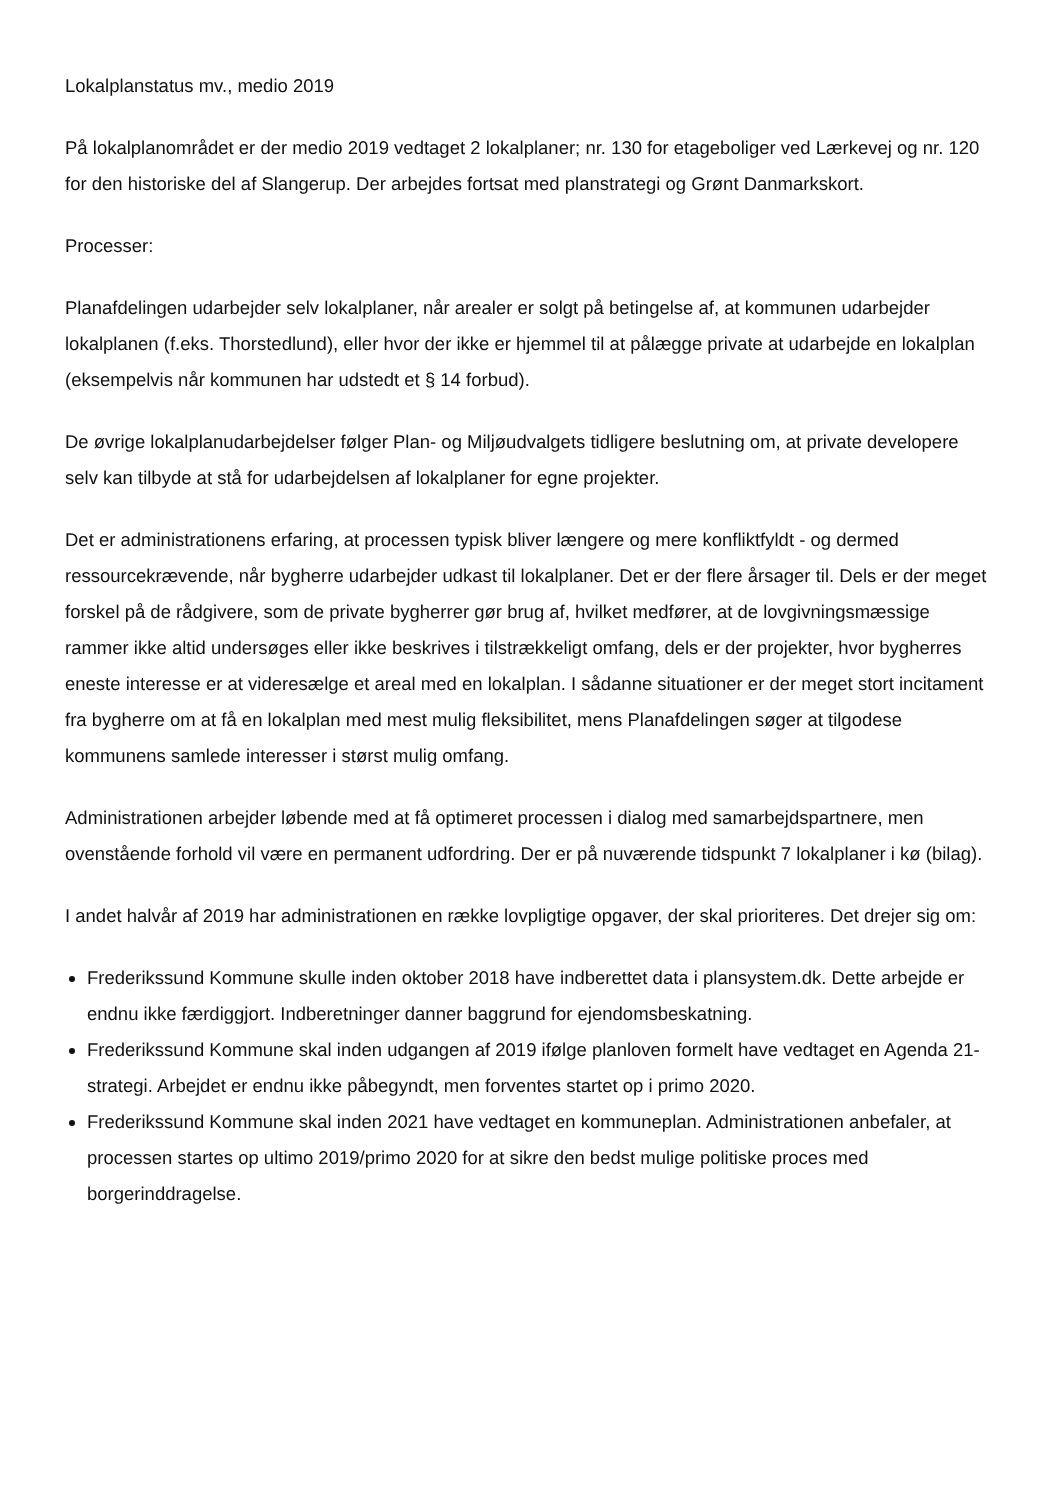Lokalplanstatus mv., medio 2019
På lokalplanområdet er der medio 2019 vedtaget 2 lokalplaner; nr. 130 for etageboliger ved Lærkevej og nr. 120 for den historiske del af Slangerup. Der arbejdes fortsat med planstrategi og Grønt Danmarkskort.
Processer:
Planafdelingen udarbejder selv lokalplaner, når arealer er solgt på betingelse af, at kommunen udarbejder lokalplanen (f.eks. Thorstedlund), eller hvor der ikke er hjemmel til at pålægge private at udarbejde en lokalplan (eksempelvis når kommunen har udstedt et § 14 forbud).
De øvrige lokalplanudarbejdelser følger Plan- og Miljøudvalgets tidligere beslutning om, at private developere selv kan tilbyde at stå for udarbejdelsen af lokalplaner for egne projekter.
Det er administrationens erfaring, at processen typisk bliver længere og mere konfliktfyldt - og dermed ressourcekrævende, når bygherre udarbejder udkast til lokalplaner. Det er der flere årsager til. Dels er der meget forskel på de rådgivere, som de private bygherrer gør brug af, hvilket medfører, at de lovgivningsmæssige rammer ikke altid undersøges eller ikke beskrives i tilstrækkeligt omfang, dels er der projekter, hvor bygherres eneste interesse er at videresælge et areal med en lokalplan. I sådanne situationer er der meget stort incitament fra bygherre om at få en lokalplan med mest mulig fleksibilitet, mens Planafdelingen søger at tilgodese kommunens samlede interesser i størst mulig omfang.
Administrationen arbejder løbende med at få optimeret processen i dialog med samarbejdspartnere, men ovenstående forhold vil være en permanent udfordring. Der er på nuværende tidspunkt 7 lokalplaner i kø (bilag).
I andet halvår af 2019 har administrationen en række lovpligtige opgaver, der skal prioriteres. Det drejer sig om:
Frederikssund Kommune skulle inden oktober 2018 have indberettet data i plansystem.dk. Dette arbejde er endnu ikke færdiggjort. Indberetninger danner baggrund for ejendomsbeskatning.
Frederikssund Kommune skal inden udgangen af 2019 ifølge planloven formelt have vedtaget en Agenda 21-strategi. Arbejdet er endnu ikke påbegyndt, men forventes startet op i primo 2020.
Frederikssund Kommune skal inden 2021 have vedtaget en kommuneplan. Administrationen anbefaler, at processen startes op ultimo 2019/primo 2020 for at sikre den bedst mulige politiske proces med borgerinddragelse.